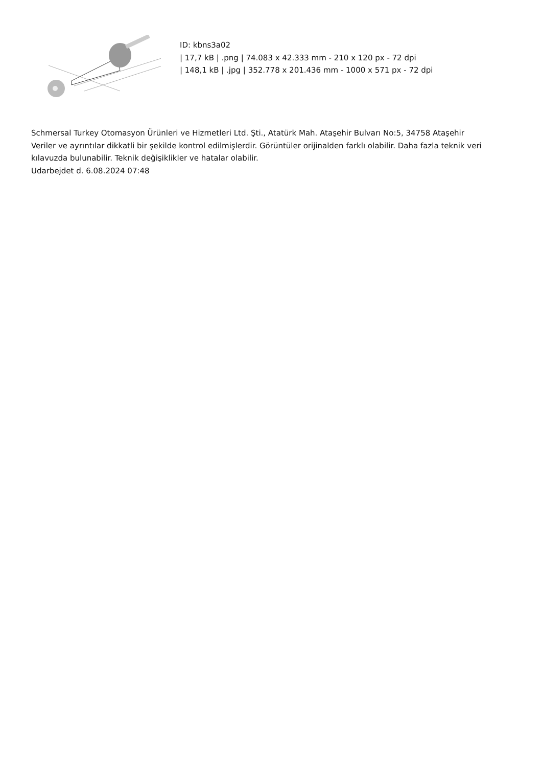ID: kbns3a02
| 17,7 kB | .png | 74.083 x 42.333 mm - 210 x 120 px - 72 dpi
| 148,1 kB | .jpg | 352.778 x 201.436 mm - 1000 x 571 px - 72 dpi
Schmersal Turkey Otomasyon Ürünleri ve Hizmetleri Ltd. Şti., Atatürk Mah. Ataşehir Bulvarı No:5, 34758 Ataşehir
Veriler ve ayrıntılar dikkatli bir şekilde kontrol edilmişlerdir. Görüntüler orijinalden farklı olabilir. Daha fazla teknik veri kılavuzda bulunabilir. Teknik değişiklikler ve hatalar olabilir.
Udarbejdet d. 6.08.2024 07:48